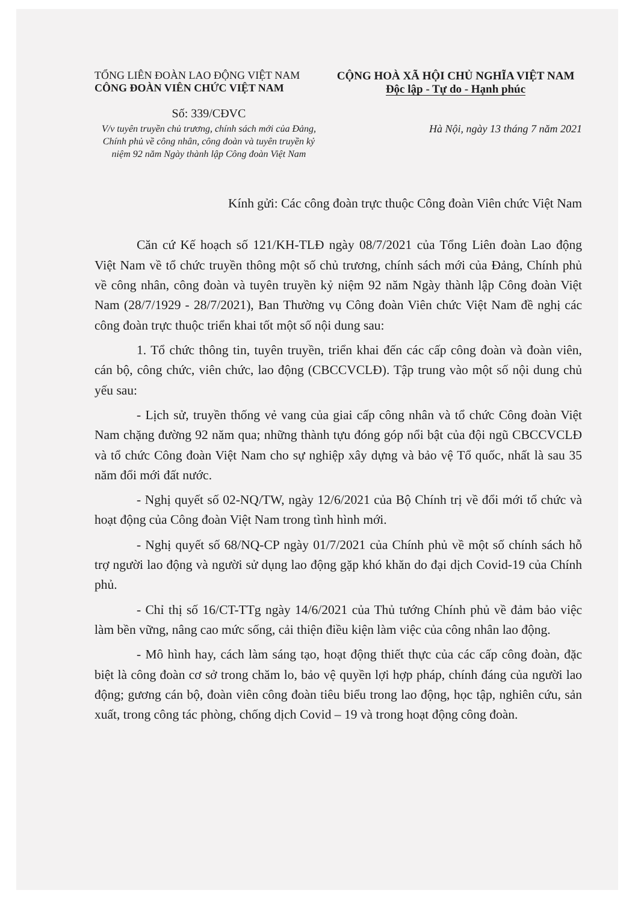TỔNG LIÊN ĐOÀN LAO ĐỘNG VIỆT NAM
CÔNG ĐOÀN VIÊN CHỨC VIỆT NAM
CỘNG HOÀ XÃ HỘI CHỦ NGHĨA VIỆT NAM
Độc lập - Tự do - Hạnh phúc
Số: 339/CĐVC
V/v tuyên truyền chủ trương, chính sách mới của Đảng, Chính phủ về công nhân, công đoàn và tuyên truyền kỷ niệm 92 năm Ngày thành lập Công đoàn Việt Nam
Hà Nội, ngày 13 tháng 7 năm 2021
Kính gửi: Các công đoàn trực thuộc Công đoàn Viên chức Việt Nam
Căn cứ Kế hoạch số 121/KH-TLĐ ngày 08/7/2021 của Tổng Liên đoàn Lao động Việt Nam về tổ chức truyền thông một số chủ trương, chính sách mới của Đảng, Chính phủ về công nhân, công đoàn và tuyên truyền kỷ niệm 92 năm Ngày thành lập Công đoàn Việt Nam (28/7/1929 - 28/7/2021), Ban Thường vụ Công đoàn Viên chức Việt Nam đề nghị các công đoàn trực thuộc triển khai tốt một số nội dung sau:
1. Tổ chức thông tin, tuyên truyền, triển khai đến các cấp công đoàn và đoàn viên, cán bộ, công chức, viên chức, lao động (CBCCVCLĐ). Tập trung vào một số nội dung chủ yếu sau:
- Lịch sử, truyền thống vẻ vang của giai cấp công nhân và tổ chức Công đoàn Việt Nam chặng đường 92 năm qua; những thành tựu đóng góp nổi bật của đội ngũ CBCCVCLĐ và tổ chức Công đoàn Việt Nam cho sự nghiệp xây dựng và bảo vệ Tổ quốc, nhất là sau 35 năm đổi mới đất nước.
- Nghị quyết số 02-NQ/TW, ngày 12/6/2021 của Bộ Chính trị về đổi mới tổ chức và hoạt động của Công đoàn Việt Nam trong tình hình mới.
- Nghị quyết số 68/NQ-CP ngày 01/7/2021 của Chính phủ về một số chính sách hỗ trợ người lao động và người sử dụng lao động gặp khó khăn do đại dịch Covid-19 của Chính phủ.
- Chỉ thị số 16/CT-TTg ngày 14/6/2021 của Thủ tướng Chính phủ về đảm bảo việc làm bền vững, nâng cao mức sống, cải thiện điều kiện làm việc của công nhân lao động.
- Mô hình hay, cách làm sáng tạo, hoạt động thiết thực của các cấp công đoàn, đặc biệt là công đoàn cơ sở trong chăm lo, bảo vệ quyền lợi hợp pháp, chính đáng của người lao động; gương cán bộ, đoàn viên công đoàn tiêu biểu trong lao động, học tập, nghiên cứu, sản xuất, trong công tác phòng, chống dịch Covid – 19 và trong hoạt động công đoàn.